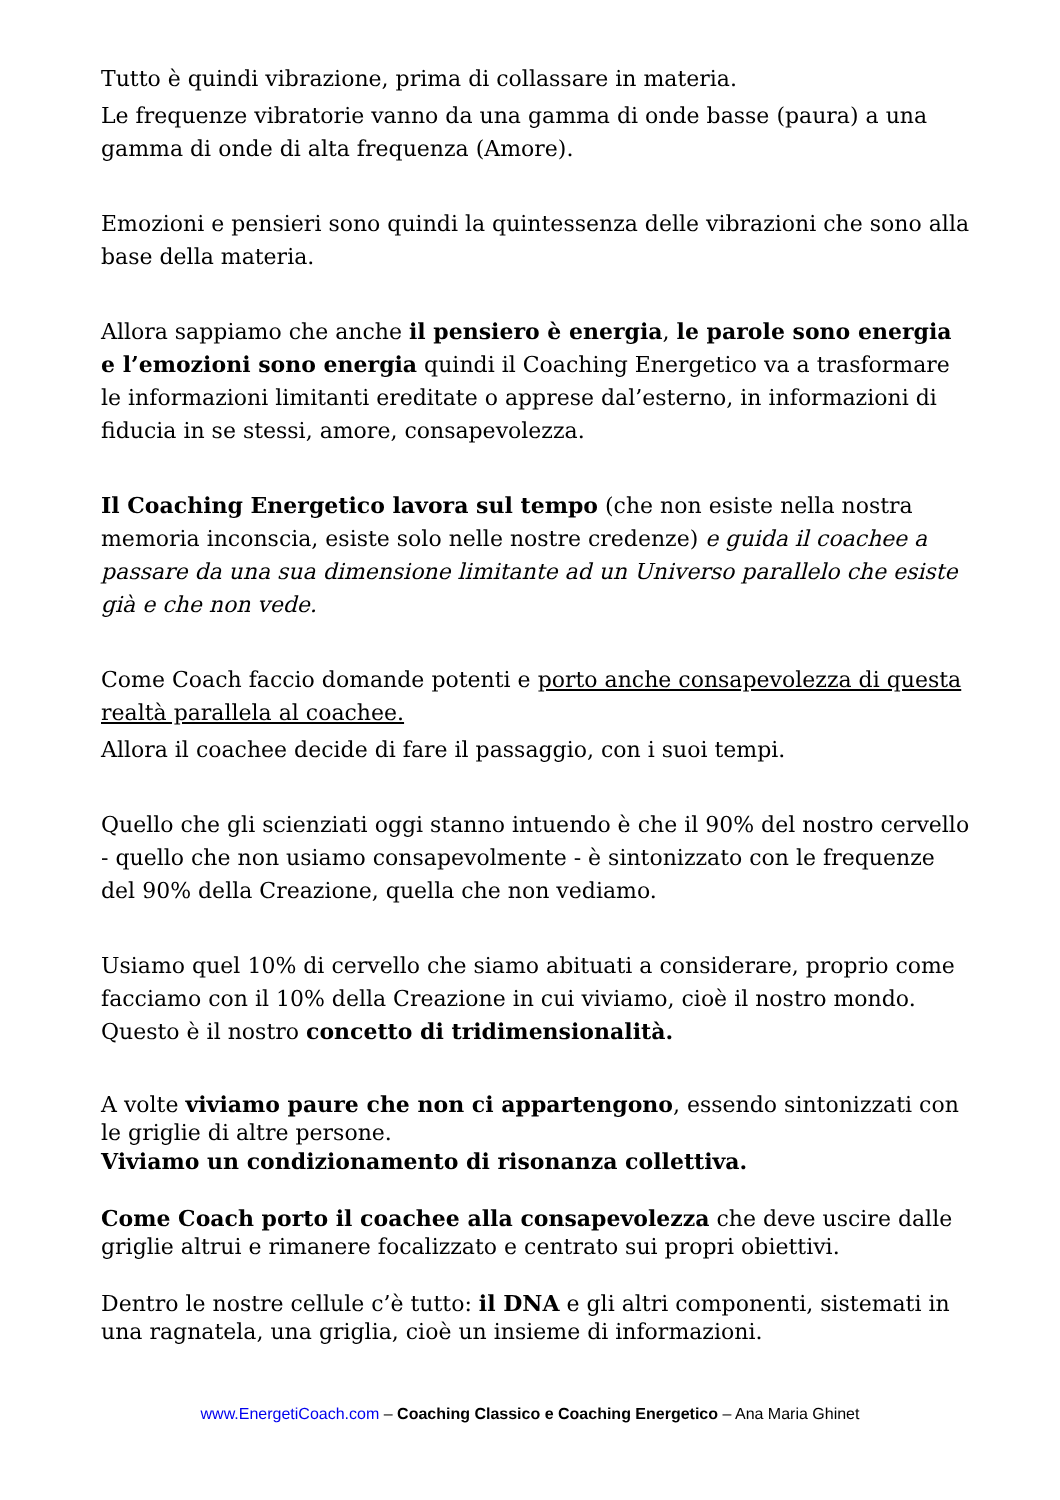Tutto è quindi vibrazione, prima di collassare in materia.
Le frequenze vibratorie vanno da una gamma di onde basse (paura) a una gamma di onde di alta frequenza (Amore).
Emozioni e pensieri sono quindi la quintessenza delle vibrazioni che sono alla base della materia.
Allora sappiamo che anche il pensiero è energia, le parole sono energia e l’emozioni sono energia quindi il Coaching Energetico va a trasformare le informazioni limitanti ereditate o apprese dal’esterno, in informazioni di fiducia in se stessi, amore, consapevolezza.
Il Coaching Energetico lavora sul tempo (che non esiste nella nostra memoria inconscia, esiste solo nelle nostre credenze) e guida il coachee a passare da una sua dimensione limitante ad un Universo parallelo che esiste già e che non vede.
Come Coach faccio domande potenti e porto anche consapevolezza di questa realtà parallela al coachee.
Allora il coachee decide di fare il passaggio, con i suoi tempi.
Quello che gli scienziati oggi stanno intuendo è che il 90% del nostro cervello - quello che non usiamo consapevolmente - è sintonizzato con le frequenze del 90% della Creazione, quella che non vediamo.
Usiamo quel 10% di cervello che siamo abituati a considerare, proprio come facciamo con il 10% della Creazione in cui viviamo, cioè il nostro mondo. Questo è il nostro concetto di tridimensionalità.
A volte viviamo paure che non ci appartengono, essendo sintonizzati con le griglie di altre persone.
Viviamo un condizionamento di risonanza collettiva.
Come Coach porto il coachee alla consapevolezza che deve uscire dalle griglie altrui e rimanere focalizzato e centrato sui propri obiettivi.
Dentro le nostre cellule c’è tutto: il DNA e gli altri componenti, sistemati in una ragnatela, una griglia, cioè un insieme di informazioni.
www.EnergetiCoach.com – Coaching Classico e Coaching Energetico – Ana Maria Ghinet